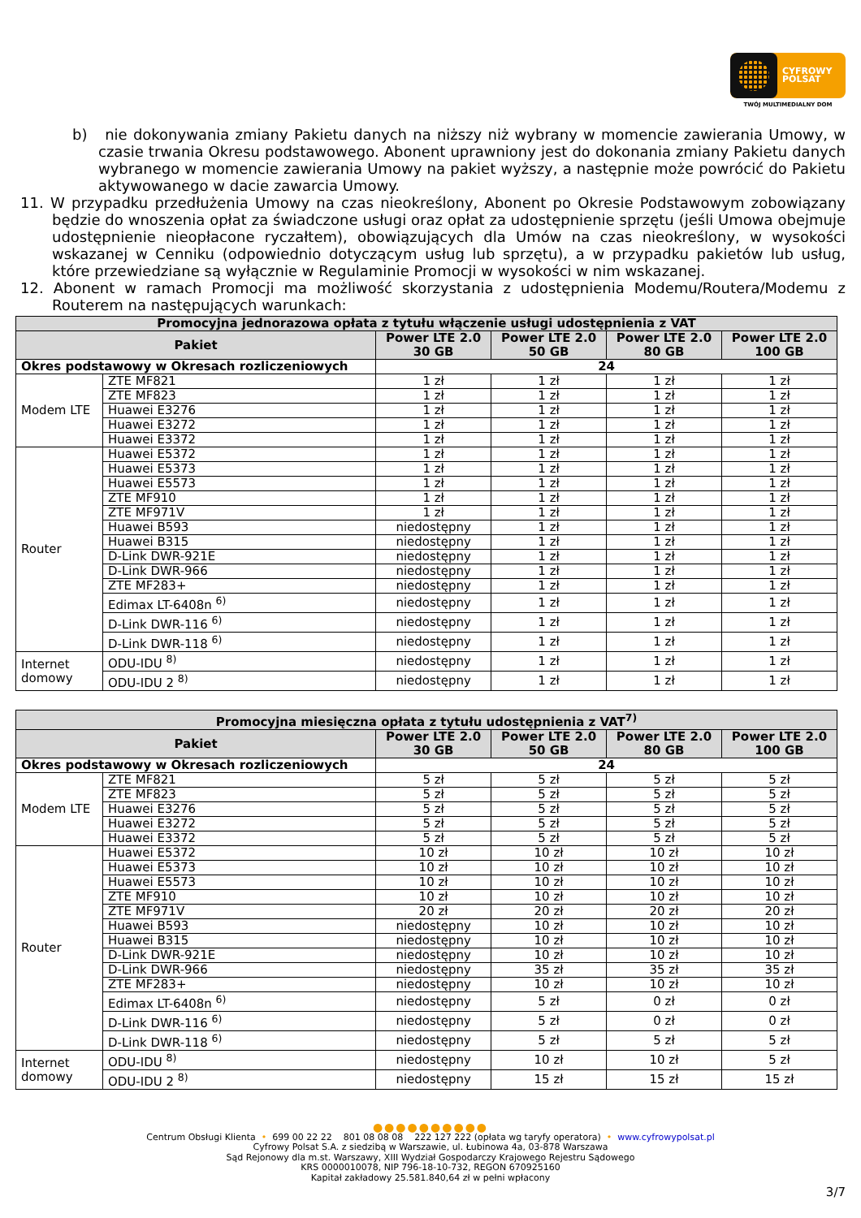CYFROWY
POLSAT
TWÓJ MULTIMEDIALNY DOM
b) nie dokonywania zmiany Pakietu danych na niższy niż wybrany w momencie zawierania Umowy, w czasie trwania Okresu podstawowego. Abonent uprawniony jest do dokonania zmiany Pakietu danych wybranego w momencie zawierania Umowy na pakiet wyższy, a następnie może powrócić do Pakietu aktywowanego w dacie zawarcia Umowy.
11. W przypadku przedłużenia Umowy na czas nieokreślony, Abonent po Okresie Podstawowym zobowiązany będzie do wnoszenia opłat za świadczone usługi oraz opłat za udostępnienie sprzętu (jeśli Umowa obejmuje udostępnienie nieopłacone ryczałtem), obowiązujących dla Umów na czas nieokreślony, w wysokości wskazanej w Cenniku (odpowiednio dotyczącym usług lub sprzętu), a w przypadku pakietów lub usług, które przewiedziane są wyłącznie w Regulaminie Promocji w wysokości w nim wskazanej.
12. Abonent w ramach Promocji ma możliwość skorzystania z udostępnienia Modemu/Routera/Modemu z Routerem na następujących warunkach:
| Promocyjna jednorazowa opłata z tytułu włączenie usługi udostępnienia z VAT | | | | | |
| --- | --- | --- | --- | --- | --- |
| Pakiet | | Power LTE 2.0 30 GB | Power LTE 2.0 50 GB | Power LTE 2.0 80 GB | Power LTE 2.0 100 GB |
| Okres podstawowy w Okresach rozliczeniowych | | 24 | | | |
| Modem LTE | ZTE MF821 | 1 zł | 1 zł | 1 zł | 1 zł |
| | ZTE MF823 | 1 zł | 1 zł | 1 zł | 1 zł |
| | Huawei E3276 | 1 zł | 1 zł | 1 zł | 1 zł |
| | Huawei E3272 | 1 zł | 1 zł | 1 zł | 1 zł |
| | Huawei E3372 | 1 zł | 1 zł | 1 zł | 1 zł |
| Router | Huawei E5372 | 1 zł | 1 zł | 1 zł | 1 zł |
| | Huawei E5373 | 1 zł | 1 zł | 1 zł | 1 zł |
| | Huawei E5573 | 1 zł | 1 zł | 1 zł | 1 zł |
| | ZTE MF910 | 1 zł | 1 zł | 1 zł | 1 zł |
| | ZTE MF971V | 1 zł | 1 zł | 1 zł | 1 zł |
| | Huawei B593 | niedostępny | 1 zł | 1 zł | 1 zł |
| | Huawei B315 | niedostępny | 1 zł | 1 zł | 1 zł |
| | D-Link DWR-921E | niedostępny | 1 zł | 1 zł | 1 zł |
| | D-Link DWR-966 | niedostępny | 1 zł | 1 zł | 1 zł |
| | ZTE MF283+ | niedostępny | 1 zł | 1 zł | 1 zł |
| | Edimax LT-6408n <sup>6)</sup> | niedostępny | 1 zł | 1 zł | 1 zł |
| | D-Link DWR-116 <sup>6)</sup> | niedostępny | 1 zł | 1 zł | 1 zł |
| | D-Link DWR-118 <sup>6)</sup> | niedostępny | 1 zł | 1 zł | 1 zł |
| Internet domowy | ODU-IDU <sup>8)</sup> | niedostępny | 1 zł | 1 zł | 1 zł |
| | ODU-IDU 2 <sup>8)</sup> | niedostępny | 1 zł | 1 zł | 1 zł |
| Promocyjna miesięczna opłata z tytułu udostępnienia z VAT<sup>7)</sup> | | | | | |
| --- | --- | --- | --- | --- | --- |
| Pakiet | | Power LTE 2.0 30 GB | Power LTE 2.0 50 GB | Power LTE 2.0 80 GB | Power LTE 2.0 100 GB |
| Okres podstawowy w Okresach rozliczeniowych | | 24 | | | |
| Modem LTE | ZTE MF821 | 5 zł | 5 zł | 5 zł | 5 zł |
| | ZTE MF823 | 5 zł | 5 zł | 5 zł | 5 zł |
| | Huawei E3276 | 5 zł | 5 zł | 5 zł | 5 zł |
| | Huawei E3272 | 5 zł | 5 zł | 5 zł | 5 zł |
| | Huawei E3372 | 5 zł | 5 zł | 5 zł | 5 zł |
| Router | Huawei E5372 | 10 zł | 10 zł | 10 zł | 10 zł |
| | Huawei E5373 | 10 zł | 10 zł | 10 zł | 10 zł |
| | Huawei E5573 | 10 zł | 10 zł | 10 zł | 10 zł |
| | ZTE MF910 | 10 zł | 10 zł | 10 zł | 10 zł |
| | ZTE MF971V | 20 zł | 20 zł | 20 zł | 20 zł |
| | Huawei B593 | niedostępny | 10 zł | 10 zł | 10 zł |
| | Huawei B315 | niedostępny | 10 zł | 10 zł | 10 zł |
| | D-Link DWR-921E | niedostępny | 10 zł | 10 zł | 10 zł |
| | D-Link DWR-966 | niedostępny | 35 zł | 35 zł | 35 zł |
| | ZTE MF283+ | niedostępny | 10 zł | 10 zł | 10 zł |
| | Edimax LT-6408n <sup>6)</sup> | niedostępny | 5 zł | 0 zł | 0 zł |
| | D-Link DWR-116 <sup>6)</sup> | niedostępny | 5 zł | 0 zł | 0 zł |
| | D-Link DWR-118 <sup>6)</sup> | niedostępny | 5 zł | 5 zł | 5 zł |
| Internet domowy | ODU-IDU <sup>8)</sup> | niedostępny | 10 zł | 10 zł | 5 zł |
| | ODU-IDU 2 <sup>8)</sup> | niedostępny | 15 zł | 15 zł | 15 zł |
●●●●●●●●●●
Centrum Obsługi Klienta • 699 00 22 22 801 08 08 08 222 127 222 (opłata wg taryfy operatora) • www.cyfrowypolsat.pl
Cyfrowy Polsat S.A. z siedzibą w Warszawie, ul. Łubinowa 4a, 03-878 Warszawa
Sąd Rejonowy dla m.st. Warszawy, XIII Wydział Gospodarczy Krajowego Rejestru Sądowego
KRS 0000010078, NIP 796-18-10-732, REGON 670925160
Kapitał zakładowy 25.581.840,64 zł w pełni wpłacony
3/7